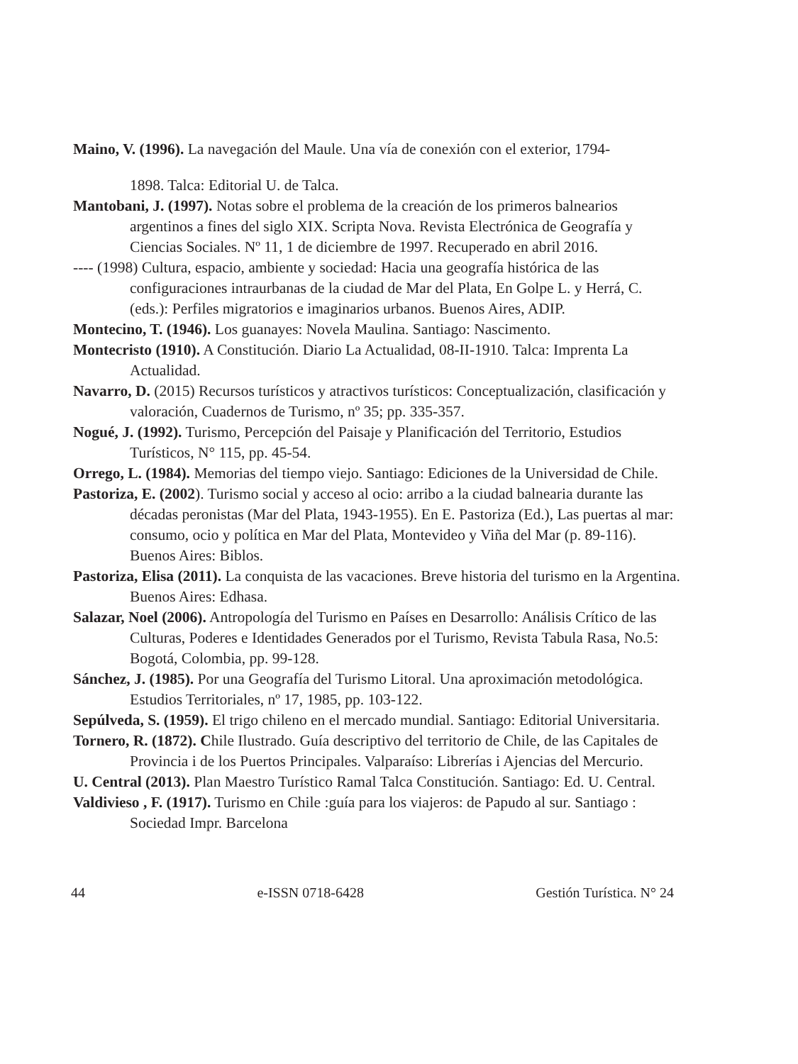Maino, V. (1996). La navegación del Maule. Una vía de conexión con el exterior, 1794-
1898. Talca: Editorial U. de Talca.
Mantobani, J. (1997). Notas sobre el problema de la creación de los primeros balnearios argentinos a fines del siglo XIX. Scripta Nova. Revista Electrónica de Geografía y Ciencias Sociales. Nº 11, 1 de diciembre de 1997. Recuperado en abril 2016.
---- (1998) Cultura, espacio, ambiente y sociedad: Hacia una geografía histórica de las configuraciones intraurbanas de la ciudad de Mar del Plata, En Golpe L. y Herrá, C. (eds.): Perfiles migratorios e imaginarios urbanos. Buenos Aires, ADIP.
Montecino, T. (1946). Los guanayes: Novela Maulina. Santiago: Nascimento.
Montecristo (1910). A Constitución. Diario La Actualidad, 08-II-1910. Talca: Imprenta La Actualidad.
Navarro, D. (2015) Recursos turísticos y atractivos turísticos: Conceptualización, clasificación y valoración, Cuadernos de Turismo, nº 35; pp. 335-357.
Nogué, J. (1992). Turismo, Percepción del Paisaje y Planificación del Territorio, Estudios Turísticos, N° 115, pp. 45-54.
Orrego, L. (1984). Memorias del tiempo viejo. Santiago: Ediciones de la Universidad de Chile.
Pastoriza, E. (2002). Turismo social y acceso al ocio: arribo a la ciudad balnearia durante las décadas peronistas (Mar del Plata, 1943-1955). En E. Pastoriza (Ed.), Las puertas al mar: consumo, ocio y política en Mar del Plata, Montevideo y Viña del Mar (p. 89-116). Buenos Aires: Biblos.
Pastoriza, Elisa (2011). La conquista de las vacaciones. Breve historia del turismo en la Argentina. Buenos Aires: Edhasa.
Salazar, Noel (2006). Antropología del Turismo en Países en Desarrollo: Análisis Crítico de las Culturas, Poderes e Identidades Generados por el Turismo, Revista Tabula Rasa, No.5: Bogotá, Colombia, pp. 99-128.
Sánchez, J. (1985). Por una Geografía del Turismo Litoral. Una aproximación metodológica. Estudios Territoriales, nº 17, 1985, pp. 103-122.
Sepúlveda, S. (1959). El trigo chileno en el mercado mundial. Santiago: Editorial Universitaria.
Tornero, R. (1872). Chile Ilustrado. Guía descriptivo del territorio de Chile, de las Capitales de Provincia i de los Puertos Principales. Valparaíso: Librerías i Ajencias del Mercurio.
U. Central (2013). Plan Maestro Turístico Ramal Talca Constitución. Santiago: Ed. U. Central.
Valdivieso , F. (1917). Turismo en Chile :guía para los viajeros: de Papudo al sur. Santiago : Sociedad Impr. Barcelona
44 e-ISSN 0718-6428 Gestión Turística. N° 24